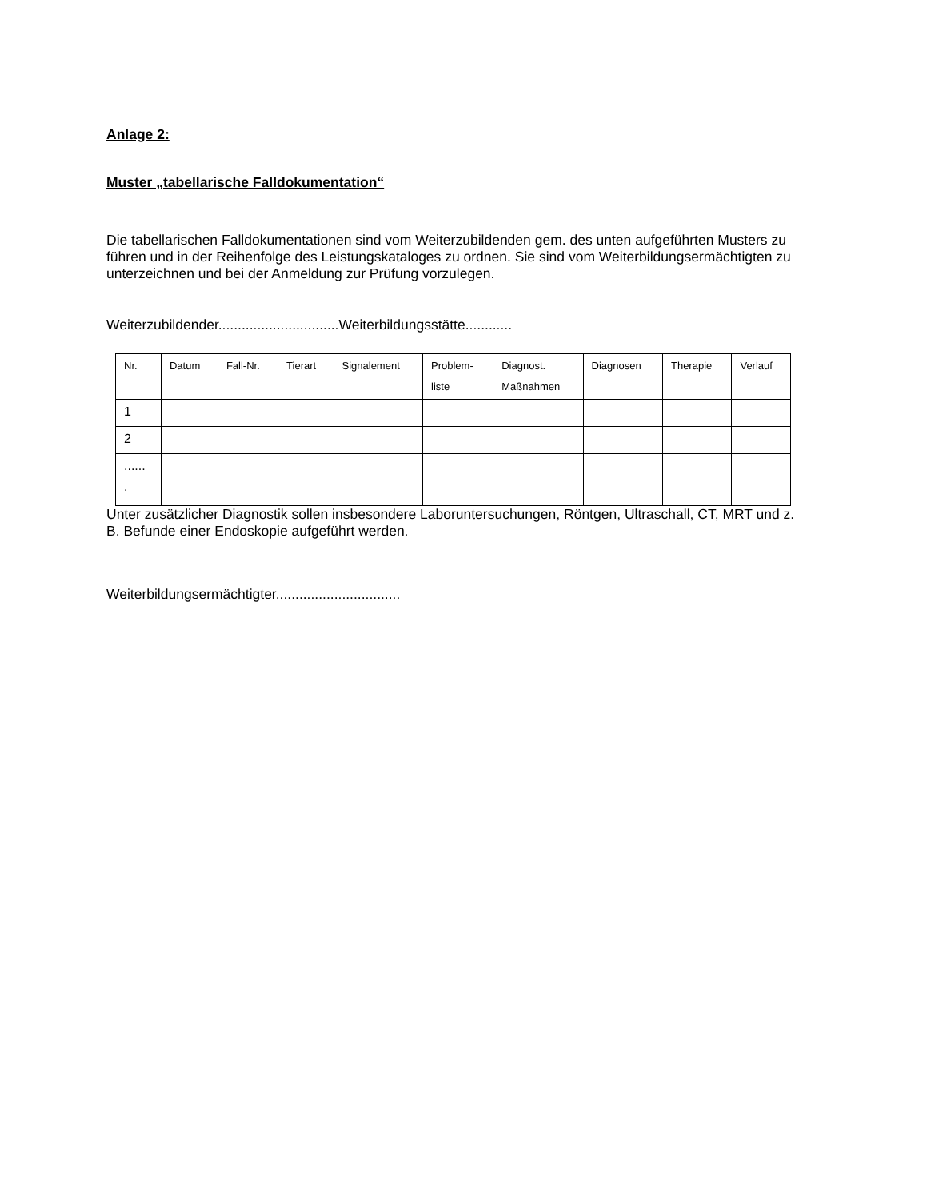Anlage 2:
Muster „tabellarische Falldokumentation“
Die tabellarischen Falldokumentationen sind vom Weiterzubildenden gem. des unten aufgeführten Musters zu führen und in der Reihenfolge des Leistungskataloges zu ordnen. Sie sind vom Weiterbildungsermächtigten zu unterzeichnen und bei der Anmeldung zur Prüfung vorzulegen.
Weiterzubildender...............................Weiterbildungsstätte............
| Nr. | Datum | Fall-Nr. | Tierart | Signalement | Problem- liste | Diagnost. Maßnahmen | Diagnosen | Therapie | Verlauf |
| 1 | | | | | | | | | |
| 2 | | | | | | | | | |
| ...... . | | | | | | | | | |
Unter zusätzlicher Diagnostik sollen insbesondere Laboruntersuchungen, Röntgen, Ultraschall, CT, MRT und z. B. Befunde einer Endoskopie aufgeführt werden.
Weiterbildungsermächtigter................................